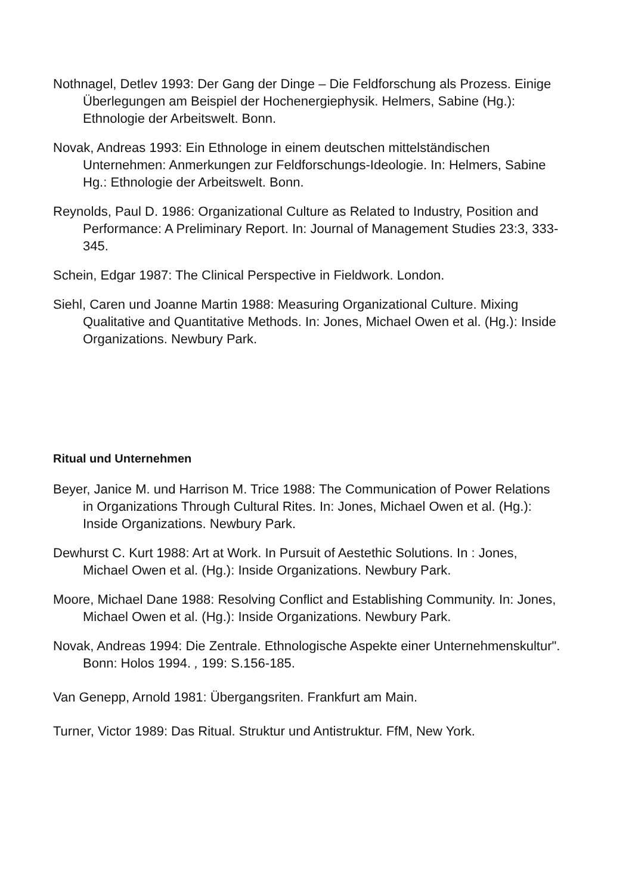Nothnagel, Detlev 1993: Der Gang der Dinge – Die Feldforschung als Prozess. Einige Überlegungen am Beispiel der Hochenergiephysik. Helmers, Sabine (Hg.): Ethnologie der Arbeitswelt. Bonn.
Novak, Andreas 1993: Ein Ethnologe in einem deutschen mittelständischen Unternehmen: Anmerkungen zur Feldforschungs-Ideologie. In: Helmers, Sabine Hg.: Ethnologie der Arbeitswelt. Bonn.
Reynolds, Paul D. 1986: Organizational Culture as Related to Industry, Position and Performance: A Preliminary Report. In: Journal of Management Studies 23:3, 333-345.
Schein, Edgar 1987: The Clinical Perspective in Fieldwork. London.
Siehl, Caren und Joanne Martin 1988: Measuring Organizational Culture. Mixing Qualitative and Quantitative Methods. In: Jones, Michael Owen et al. (Hg.): Inside Organizations. Newbury Park.
Ritual und Unternehmen
Beyer, Janice M. und Harrison M. Trice 1988: The Communication of Power Relations in Organizations Through Cultural Rites. In: Jones, Michael Owen et al. (Hg.): Inside Organizations. Newbury Park.
Dewhurst C. Kurt 1988: Art at Work. In Pursuit of Aestethic Solutions. In : Jones, Michael Owen et al. (Hg.): Inside Organizations. Newbury Park.
Moore, Michael Dane 1988: Resolving Conflict and Establishing Community. In: Jones, Michael Owen et al. (Hg.): Inside Organizations. Newbury Park.
Novak, Andreas 1994: Die Zentrale. Ethnologische Aspekte einer Unternehmenskultur". Bonn: Holos 1994. , 199: S.156-185.
Van Genepp, Arnold 1981: Übergangsriten. Frankfurt am Main.
Turner, Victor 1989: Das Ritual. Struktur und Antistruktur. FfM, New York.